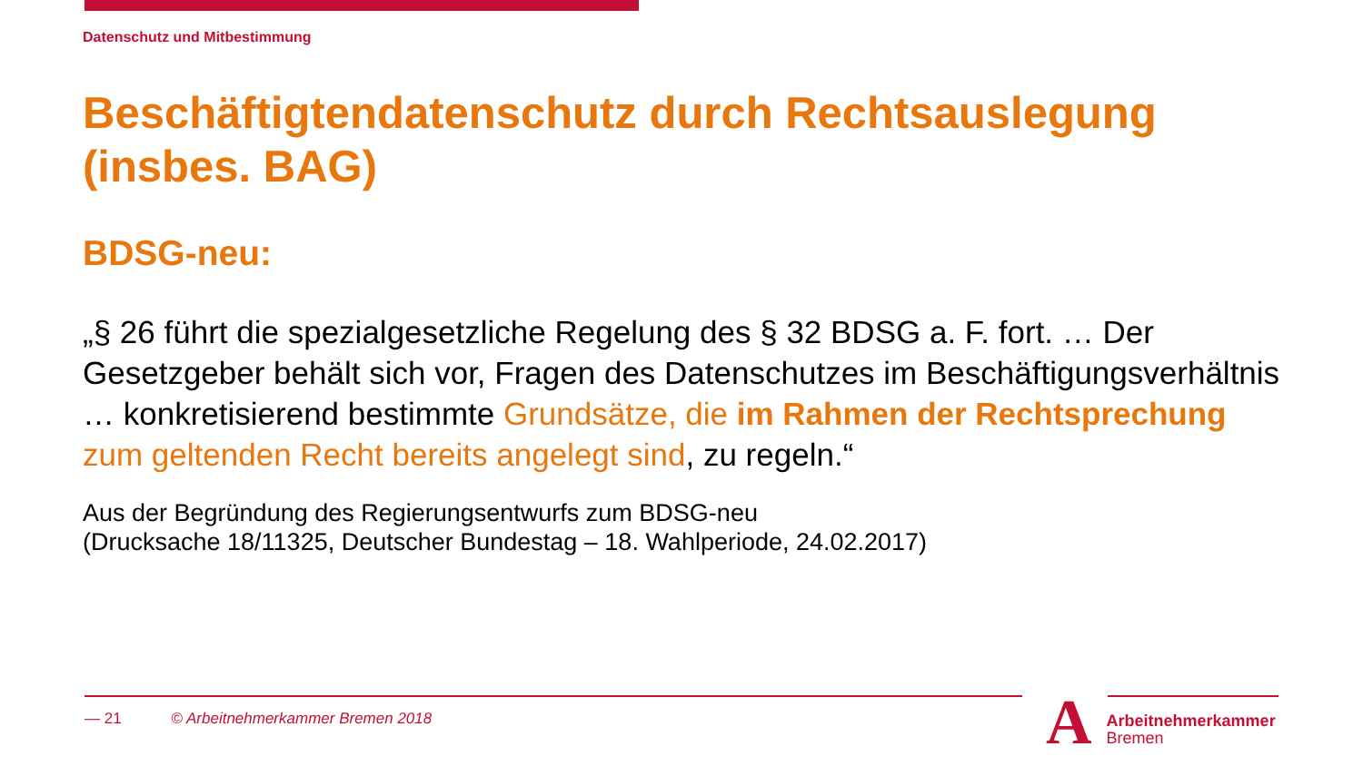Datenschutz und Mitbestimmung
Beschäftigtendatenschutz durch Rechtsauslegung (insbes. BAG)
BDSG-neu:
„§ 26 führt die spezialgesetzliche Regelung des § 32 BDSG a. F. fort. … Der Gesetzgeber behält sich vor, Fragen des Datenschutzes im Beschäftigungsverhältnis … konkretisierend bestimmte Grundsätze, die im Rahmen der Rechtsprechung zum geltenden Recht bereits angelegt sind, zu regeln.“
Aus der Begründung des Regierungsentwurfs zum BDSG-neu
(Drucksache 18/11325, Deutscher Bundestag – 18. Wahlperiode, 24.02.2017)
— 21 © Arbeitnehmerkammer Bremen 2018
A
Arbeitnehmerkammer
Bremen